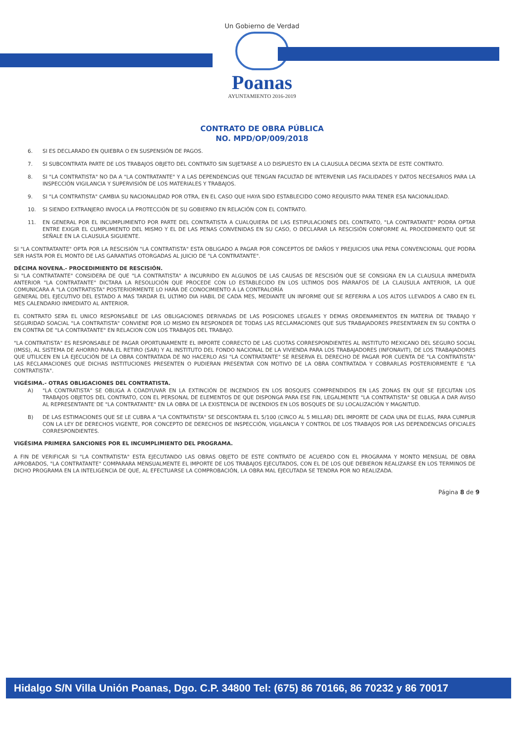Un Gobierno de Verdad
Poanas
AYUNTAMIENTO 2016-2019
CONTRATO DE OBRA PÚBLICA
NO. MPD/OP/009/2018
6. SI ES DECLARADO EN QUIEBRA O EN SUSPENSIÓN DE PAGOS.
7. SI SUBCONTRATA PARTE DE LOS TRABAJOS OBJETO DEL CONTRATO SIN SUJETARSE A LO DISPUESTO EN LA CLAUSULA DECIMA SEXTA DE ESTE CONTRATO.
8. SI "LA CONTRATISTA" NO DA A "LA CONTRATANTE" Y A LAS DEPENDENCIAS QUE TENGAN FACULTAD DE INTERVENIR LAS FACILIDADES Y DATOS NECESARIOS PARA LA INSPECCIÓN VIGILANCIA Y SUPERVISIÓN DE LOS MATERIALES Y TRABAJOS.
9. SI "LA CONTRATISTA" CAMBIA SU NACIONALIDAD POR OTRA, EN EL CASO QUE HAYA SIDO ESTABLECIDO COMO REQUISITO PARA TENER ESA NACIONALIDAD.
10. SI SIENDO EXTRANJERO INVOCA LA PROTECCIÓN DE SU GOBIERNO EN RELACIÓN CON EL CONTRATO.
11. EN GENERAL POR EL INCUMPLIMIENTO POR PARTE DEL CONTRATISTA A CUALQUIERA DE LAS ESTIPULACIONES DEL CONTRATO, "LA CONTRATANTE" PODRA OPTAR ENTRE EXIGIR EL CUMPLIMIENTO DEL MISMO Y EL DE LAS PENAS CONVENIDAS EN SU CASO, O DECLARAR LA RESCISIÓN CONFORME AL PROCEDIMIENTO QUE SE SEÑALE EN LA CLAUSULA SIGUIENTE.
SI "LA CONTRATANTE" OPTA POR LA RESCISIÓN "LA CONTRATISTA" ESTA OBLIGADO A PAGAR POR CONCEPTOS DE DAÑOS Y PREJUICIOS UNA PENA CONVENCIONAL QUE PODRA SER HASTA POR EL MONTO DE LAS GARANTIAS OTORGADAS AL JUICIO DE "LA CONTRATANTE".
DÉCIMA NOVENA.- PROCEDIMIENTO DE RESCISIÓN.
SI "LA CONTRATANTE" CONSIDERA DE QUE "LA CONTRATISTA" A INCURRIDO EN ALGUNOS DE LAS CAUSAS DE RESCISIÓN QUE SE CONSIGNA EN LA CLAUSULA INMEDIATA ANTERIOR "LA CONTRATANTE" DICTARA LA RESOLUCIÓN QUE PROCEDE CON LO ESTABLECIDO EN LOS ULTIMOS DOS PÁRRAFOS DE LA CLAUSULA ANTERIOR, LA QUE COMUNICARA A "LA CONTRATISTA" POSTERIORMENTE LO HARA DE CONOCIMIENTO A LA CONTRALORÍA
GENERAL DEL EJECUTIVO DEL ESTADO A MAS TARDAR EL ULTIMO DIA HABIL DE CADA MES, MEDIANTE UN INFORME QUE SE REFERIRA A LOS ALTOS LLEVADOS A CABO EN EL MES CALENDARIO INMEDIATO AL ANTERIOR.
EL CONTRATO SERA EL UNICO RESPONSABLE DE LAS OBLIGACIONES DERIVADAS DE LAS POSICIONES LEGALES Y DEMAS ORDENAMIENTOS EN MATERIA DE TRABAJO Y SEGURIDAD SOACIAL "LA CONTRATISTA" CONVIENE POR LO MISMO EN RESPONDER DE TODAS LAS RECLAMACIONES QUE SUS TRABAJADORES PRESENTAREN EN SU CONTRA O EN CONTRA DE "LA CONTRATANTE" EN RELACION CON LOS TRABAJOS DEL TRABAJO.
"LA CONTRATISTA" ES RESPONSABLE DE PAGAR OPORTUNAMENTE EL IMPORTE CORRECTO DE LAS CUOTAS CORRESPONDIENTES AL INSTITUTO MEXICANO DEL SEGURO SOCIAL (IMSS), AL SISTEMA DE AHORRO PARA EL RETIRO (SAR) Y AL INSTITUTO DEL FONDO NACIONAL DE LA VIVIENDA PARA LOS TRABAJADORES (INFONAVIT), DE LOS TRABAJADORES QUE UTILICEN EN LA EJECUCIÓN DE LA OBRA CONTRATADA DE NO HACERLO ASI "LA CONTRATANTE" SE RESERVA EL DERECHO DE PAGAR POR CUENTA DE "LA CONTRATISTA" LAS RECLAMACIONES QUE DICHAS INSTITUCIONES PRESENTEN O PUDIERAN PRESENTAR CON MOTIVO DE LA OBRA CONTRATADA Y COBRARLAS POSTERIORMENTE E "LA CONTRATISTA".
VIGÉSIMA.- OTRAS OBLIGACIONES DEL CONTRATISTA.
A) "LA CONTRATISTA" SE OBLIGA A COADYUVAR EN LA EXTINCIÓN DE INCENDIOS EN LOS BOSQUES COMPRENDIDOS EN LAS ZONAS EN QUE SE EJECUTAN LOS TRABAJOS OBJETOS DEL CONTRATO, CON EL PERSONAL DE ELEMENTOS DE QUE DISPONGA PARA ESE FIN, LEGALMENTE "LA CONTRATISTA" SE OBLIGA A DAR AVISO AL REPRESENTANTE DE "LA CONTRATANTE" EN LA OBRA DE LA EXISTENCIA DE INCENDIOS EN LOS BOSQUES DE SU LOCALIZACIÓN Y MAGNITUD.
B) DE LAS ESTIMACIONES QUE SE LE CUBRA A "LA CONTRATISTA" SE DESCONTARA EL 5/100 (CINCO AL 5 MILLAR) DEL IMPORTE DE CADA UNA DE ELLAS, PARA CUMPLIR CON LA LEY DE DERECHOS VIGENTE, POR CONCEPTO DE DERECHOS DE INSPECCIÓN, VIGILANCIA Y CONTROL DE LOS TRABAJOS POR LAS DEPENDENCIAS OFICIALES CORRESPONDIENTES.
VIGÉSIMA PRIMERA SANCIONES POR EL INCUMPLIMIENTO DEL PROGRAMA.
A FIN DE VERIFICAR SI "LA CONTRATISTA" ESTA EJECUTANDO LAS OBRAS OBJETO DE ESTE CONTRATO DE ACUERDO CON EL PROGRAMA Y MONTO MENSUAL DE OBRA APROBADOS, "LA CONTRATANTE" COMPARARA MENSUALMENTE EL IMPORTE DE LOS TRABAJOS EJECUTADOS, CON EL DE LOS QUE DEBIERON REALIZARSE EN LOS TERMINOS DE DICHO PROGRAMA EN LA INTELIGENCIA DE QUE, AL EFECTUARSE LA COMPROBACIÓN, LA OBRA MAL EJECUTADA SE TENDRA POR NO REALIZADA.
Página 8 de 9
Hidalgo S/N Villa Unión Poanas, Dgo. C.P. 34800 Tel: (675) 86 70166, 86 70232 y 86 70017